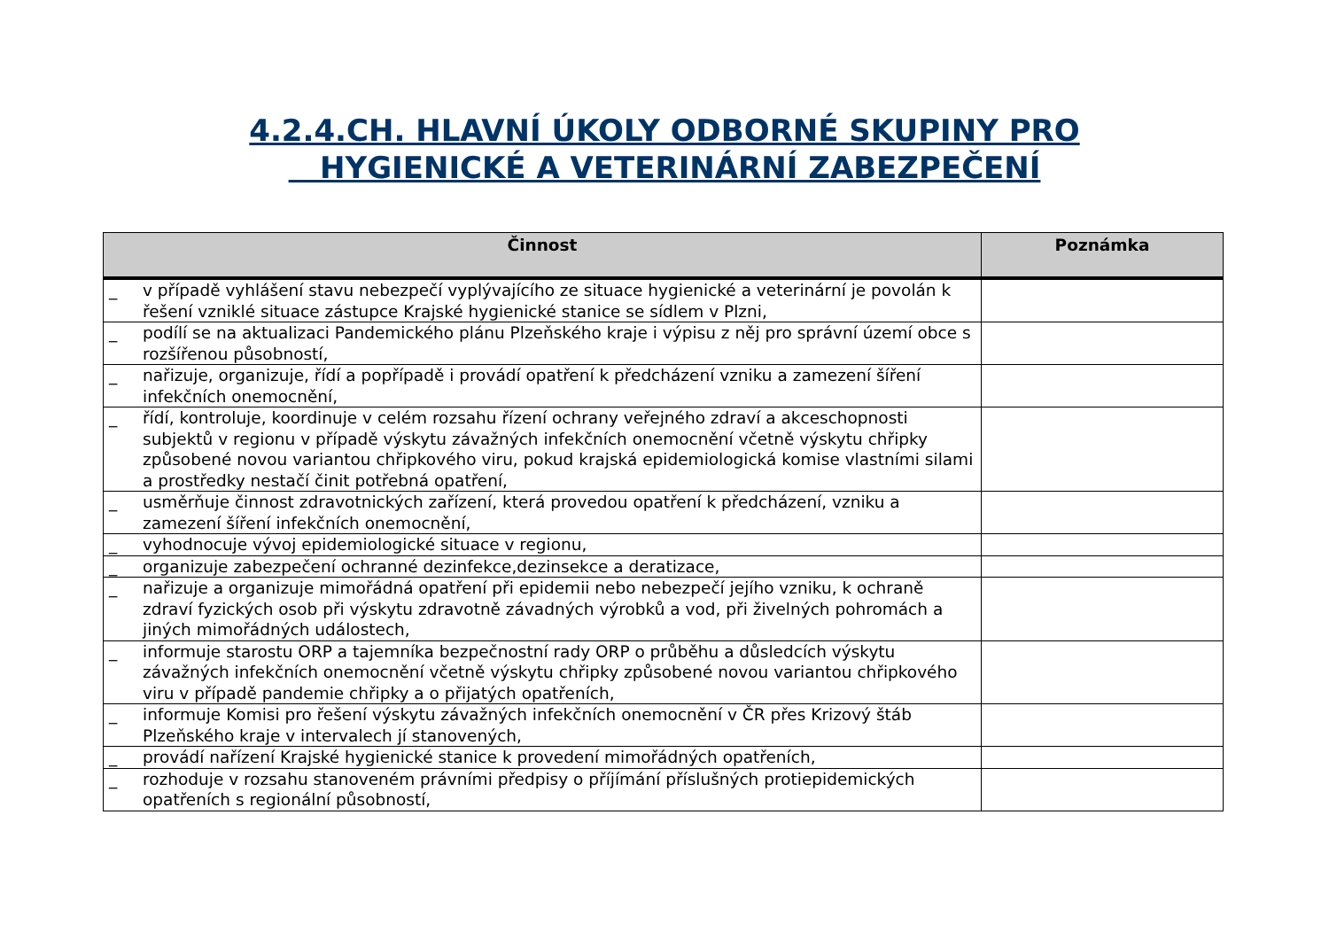4.2.4.CH. HLAVNÍ ÚKOLY ODBORNÉ SKUPINY PRO
HYGIENICKÉ A VETERINÁRNÍ ZABEZPEČENÍ
| Činnost | Poznámka |
| --- | --- |
| _ v případě vyhlášení stavu nebezpečí vyplývajícího ze situace hygienické a veterinární je povolán k řešení vzniklé situace zástupce Krajské hygienické stanice se sídlem v Plzni, | |
| _ podílí se na aktualizaci Pandemického plánu Plzeňského kraje i výpisu z něj pro správní území obce s rozšířenou působností, | |
| _ nařizuje, organizuje, řídí a popřípadě i provádí opatření k předcházení vzniku a zamezení šíření infekčních onemocnění, | |
| _ řídí, kontroluje, koordinuje v celém rozsahu řízení ochrany veřejného zdraví a akceschopnosti subjektů v regionu v případě výskytu závažných infekčních onemocnění včetně výskytu chřipky způsobené novou variantou chřipkového viru, pokud krajská epidemiologická komise vlastními silami a prostředky nestačí činit potřebná opatření, | |
| _ usměrňuje činnost zdravotnických zařízení, která provedou opatření k předcházení, vzniku a zamezení šíření infekčních onemocnění, | |
| _ vyhodnocuje vývoj epidemiologické situace v regionu, | |
| _ organizuje zabezpečení ochranné dezinfekce,dezinsekce a deratizace, | |
| _ nařizuje a organizuje mimořádná opatření při epidemii nebo nebezpečí jejího vzniku, k ochraně zdraví fyzických osob při výskytu zdravotně závadných výrobků a vod, při živelných pohromách a jiných mimořádných událostech, | |
| _ informuje starostu ORP a tajemníka bezpečnostní rady ORP o průběhu a důsledcích výskytu závažných infekčních onemocnění včetně výskytu chřipky způsobené novou variantou chřipkového viru v případě pandemie chřipky a o přijatých opatřeních, | |
| _ informuje Komisi pro řešení výskytu závažných infekčních onemocnění v ČR přes Krizový štáb Plzeňského kraje v intervalech jí stanovených, | |
| _ provádí nařízení Krajské hygienické stanice k provedení mimořádných opatřeních, | |
| _ rozhoduje v rozsahu stanoveném právními předpisy o příjímání příslušných protiepidemických opatřeních s regionální působností, | |